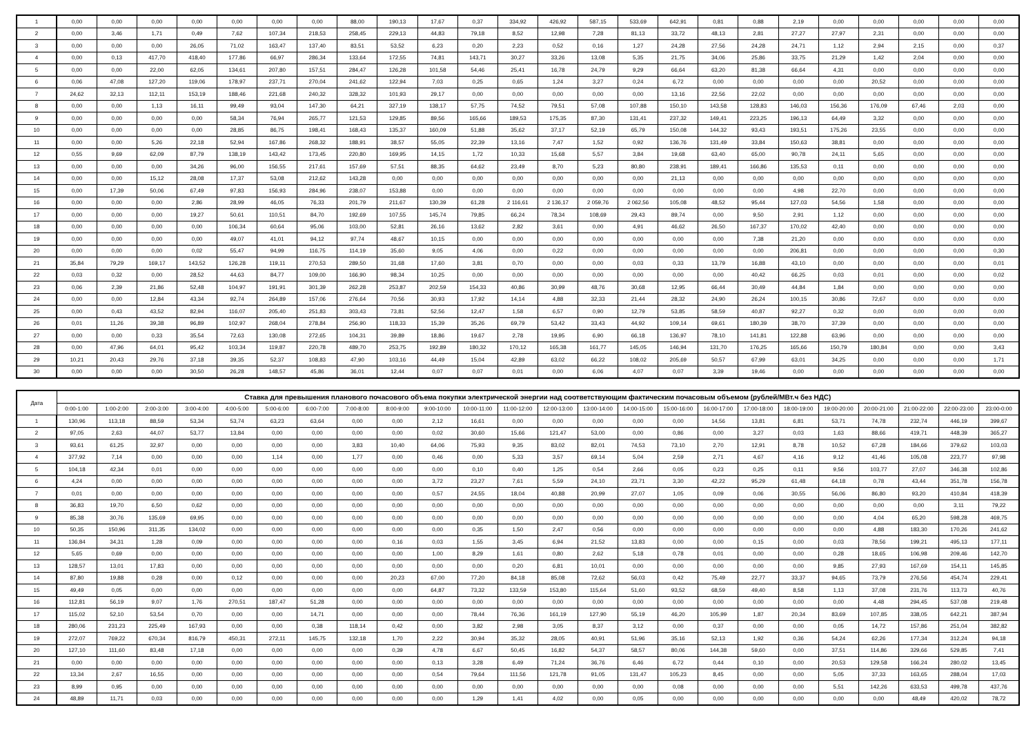| 1 | 0,00 | 0,00 | 0,00 | 0,00 | 0,00 | 0,00 | 0,00 | 88,00 | 190,13 | 17,67 | 0,37 | 334,92 | 426,92 | 587,15 | 533,69 | 642,91 | 0,81 | 0,88 | 2,19 | 0,00 | 0,00 | 0,00 | 0,00 | 0,00 |
| 2 | 0,00 | 3,46 | 1,71 | 0,49 | 7,62 | 107,34 | 218,53 | 258,45 | 229,13 | 44,83 | 79,18 | 8,52 | 12,98 | 7,28 | 81,13 | 33,72 | 48,13 | 2,81 | 27,27 | 27,97 | 2,31 | 0,00 | 0,00 | 0,00 |
| 3 | 0,00 | 0,00 | 0,00 | 26,05 | 71,02 | 163,47 | 137,40 | 83,51 | 53,52 | 6,23 | 0,20 | 2,23 | 0,52 | 0,16 | 1,27 | 24,28 | 27,56 | 24,28 | 24,71 | 1,12 | 2,94 | 2,15 | 0,00 | 0,37 |
| 4 | 0,00 | 0,13 | 417,70 | 418,40 | 177,86 | 66,97 | 286,34 | 133,64 | 172,55 | 74,81 | 143,71 | 30,27 | 33,26 | 13,08 | 5,35 | 21,75 | 34,06 | 25,86 | 33,75 | 21,29 | 1,42 | 2,04 | 0,00 | 0,00 |
| 5 | 0,00 | 0,00 | 22,00 | 62,05 | 134,61 | 207,80 | 157,51 | 284,47 | 126,28 | 101,58 | 54,46 | 25,41 | 16,78 | 24,79 | 9,29 | 66,64 | 63,20 | 81,38 | 66,64 | 4,31 | 0,00 | 0,00 | 0,00 | 0,00 |
| 6 | 0,06 | 47,08 | 127,20 | 119,06 | 178,97 | 237,71 | 270,04 | 241,62 | 122,94 | 7,03 | 0,25 | 0,65 | 1,24 | 3,27 | 0,24 | 6,72 | 0,00 | 0,00 | 0,00 | 0,00 | 20,52 | 0,00 | 0,00 | 0,00 |
| 7 | 24,62 | 32,13 | 112,11 | 153,19 | 188,46 | 221,68 | 240,32 | 328,32 | 101,93 | 29,17 | 0,00 | 0,00 | 0,00 | 0,00 | 0,00 | 13,16 | 22,56 | 22,02 | 0,00 | 0,00 | 0,00 | 0,00 | 0,00 | 0,00 |
| 8 | 0,00 | 0,00 | 1,13 | 16,11 | 99,49 | 93,04 | 147,30 | 64,21 | 327,19 | 138,17 | 57,75 | 74,52 | 79,51 | 57,08 | 107,88 | 150,10 | 143,58 | 128,83 | 146,03 | 156,36 | 176,09 | 67,46 | 2,03 | 0,00 |
| 9 | 0,00 | 0,00 | 0,00 | 0,00 | 58,34 | 76,94 | 265,77 | 121,53 | 129,85 | 89,56 | 165,66 | 189,53 | 175,35 | 87,30 | 131,41 | 237,32 | 149,41 | 223,25 | 196,13 | 64,49 | 3,32 | 0,00 | 0,00 | 0,00 |
| 10 | 0,00 | 0,00 | 0,00 | 0,00 | 28,85 | 86,75 | 198,41 | 168,43 | 135,37 | 160,09 | 51,88 | 35,62 | 37,17 | 52,19 | 65,79 | 150,08 | 144,32 | 93,43 | 193,51 | 175,26 | 23,55 | 0,00 | 0,00 | 0,00 |
| 11 | 0,00 | 0,00 | 5,26 | 22,18 | 52,94 | 167,86 | 268,32 | 188,91 | 38,57 | 55,05 | 22,39 | 13,16 | 7,47 | 1,52 | 0,92 | 136,76 | 131,49 | 33,84 | 150,63 | 38,81 | 0,00 | 0,00 | 0,00 | 0,00 |
| 12 | 0,55 | 9,69 | 62,09 | 87,79 | 138,19 | 143,42 | 173,45 | 220,80 | 169,95 | 14,15 | 1,72 | 10,33 | 15,68 | 5,57 | 3,84 | 19,68 | 63,40 | 65,00 | 90,78 | 24,11 | 5,65 | 0,00 | 0,00 | 0,00 |
| 13 | 0,00 | 0,00 | 0,00 | 34,26 | 96,00 | 156,55 | 217,61 | 157,69 | 57,51 | 88,35 | 64,62 | 23,49 | 8,70 | 5,23 | 80,80 | 238,91 | 189,41 | 166,86 | 135,53 | 0,11 | 0,00 | 0,00 | 0,00 | 0,00 |
| 14 | 0,00 | 0,00 | 15,12 | 28,08 | 17,37 | 53,08 | 212,62 | 143,28 | 0,00 | 0,00 | 0,00 | 0,00 | 0,00 | 0,00 | 0,00 | 21,13 | 0,00 | 0,00 | 0,00 | 0,00 | 0,00 | 0,00 | 0,00 | 0,00 |
| 15 | 0,00 | 17,39 | 50,06 | 67,49 | 97,83 | 156,93 | 284,96 | 238,07 | 153,88 | 0,00 | 0,00 | 0,00 | 0,00 | 0,00 | 0,00 | 0,00 | 0,00 | 0,00 | 4,98 | 22,70 | 0,00 | 0,00 | 0,00 | 0,00 |
| 16 | 0,00 | 0,00 | 0,00 | 2,86 | 28,99 | 46,05 | 76,33 | 201,79 | 211,67 | 130,39 | 61,28 | 2 116,61 | 2 136,17 | 2 059,76 | 2 062,56 | 105,08 | 48,52 | 95,44 | 127,03 | 54,56 | 1,58 | 0,00 | 0,00 | 0,00 |
| 17 | 0,00 | 0,00 | 0,00 | 19,27 | 50,61 | 110,51 | 84,70 | 192,69 | 107,55 | 145,74 | 79,85 | 66,24 | 78,34 | 108,69 | 29,43 | 89,74 | 0,00 | 9,50 | 2,91 | 1,12 | 0,00 | 0,00 | 0,00 | 0,00 |
| 18 | 0,00 | 0,00 | 0,00 | 0,00 | 106,34 | 60,64 | 95,06 | 103,00 | 52,81 | 26,16 | 13,62 | 2,82 | 3,61 | 0,00 | 4,91 | 46,62 | 26,50 | 167,37 | 170,02 | 42,40 | 0,00 | 0,00 | 0,00 | 0,00 |
| 19 | 0,00 | 0,00 | 0,00 | 0,00 | 49,07 | 41,01 | 94,12 | 97,74 | 48,67 | 10,15 | 0,00 | 0,00 | 0,00 | 0,00 | 0,00 | 0,00 | 0,00 | 7,38 | 21,20 | 0,00 | 0,00 | 0,00 | 0,00 | 0,00 |
| 20 | 0,00 | 0,00 | 0,00 | 0,02 | 55,47 | 94,99 | 116,75 | 114,19 | 35,60 | 9,05 | 4,06 | 0,00 | 0,22 | 0,00 | 0,00 | 0,00 | 0,00 | 0,00 | 206,81 | 0,00 | 0,00 | 0,00 | 0,00 | 0,30 |
| 21 | 35,84 | 79,29 | 169,17 | 143,52 | 126,28 | 119,11 | 270,53 | 289,50 | 31,68 | 17,60 | 3,81 | 0,70 | 0,00 | 0,00 | 0,03 | 0,33 | 13,79 | 16,88 | 43,10 | 0,00 | 0,00 | 0,00 | 0,00 | 0,01 |
| 22 | 0,03 | 0,32 | 0,00 | 28,52 | 44,63 | 84,77 | 109,00 | 166,90 | 98,34 | 10,25 | 0,00 | 0,00 | 0,00 | 0,00 | 0,00 | 0,00 | 0,00 | 40,42 | 66,25 | 0,03 | 0,01 | 0,00 | 0,00 | 0,02 |
| 23 | 0,06 | 2,39 | 21,86 | 52,48 | 104,97 | 191,91 | 301,39 | 262,28 | 253,87 | 202,59 | 154,33 | 40,86 | 30,99 | 48,76 | 30,68 | 12,95 | 66,44 | 30,49 | 44,84 | 1,84 | 0,00 | 0,00 | 0,00 | 0,00 |
| 24 | 0,00 | 0,00 | 12,84 | 43,34 | 92,74 | 264,89 | 157,06 | 276,64 | 70,56 | 30,93 | 17,92 | 14,14 | 4,88 | 32,33 | 21,44 | 28,32 | 24,90 | 26,24 | 100,15 | 30,86 | 72,67 | 0,00 | 0,00 | 0,00 |
| 25 | 0,00 | 0,43 | 43,52 | 82,94 | 116,07 | 205,40 | 251,83 | 303,43 | 73,81 | 52,56 | 12,47 | 1,58 | 6,57 | 0,90 | 12,79 | 53,85 | 58,59 | 40,87 | 92,27 | 0,32 | 0,00 | 0,00 | 0,00 | 0,00 |
| 26 | 0,01 | 11,26 | 39,38 | 96,89 | 102,97 | 268,04 | 278,84 | 256,90 | 118,33 | 15,39 | 35,26 | 69,79 | 53,42 | 33,43 | 44,92 | 109,14 | 69,61 | 180,39 | 38,70 | 37,39 | 0,00 | 0,00 | 0,00 | 0,00 |
| 27 | 0,00 | 0,00 | 0,33 | 35,54 | 72,63 | 130,08 | 272,65 | 104,31 | 39,89 | 18,86 | 19,67 | 2,78 | 19,95 | 6,90 | 66,18 | 136,97 | 78,10 | 141,81 | 122,88 | 63,96 | 0,00 | 0,00 | 0,00 | 0,00 |
| 28 | 0,00 | 47,96 | 64,01 | 95,42 | 103,34 | 119,87 | 220,78 | 489,70 | 253,75 | 192,89 | 180,32 | 170,12 | 165,38 | 161,77 | 145,05 | 146,94 | 131,70 | 176,25 | 165,66 | 150,79 | 180,84 | 0,00 | 0,00 | 3,43 |
| 29 | 10,21 | 20,43 | 29,76 | 37,18 | 39,35 | 52,37 | 108,83 | 47,90 | 103,16 | 44,49 | 15,04 | 42,89 | 63,02 | 66,22 | 108,02 | 205,69 | 50,57 | 67,99 | 63,01 | 34,25 | 0,00 | 0,00 | 0,00 | 1,71 |
| 30 | 0,00 | 0,00 | 0,00 | 30,50 | 26,28 | 148,57 | 45,86 | 36,01 | 12,44 | 0,07 | 0,07 | 0,01 | 0,00 | 6,06 | 4,07 | 0,07 | 3,39 | 19,46 | 0,00 | 0,00 | 0,00 | 0,00 | 0,00 | 0,00 |
| Дата | Ставка для превышения планового почасового объема покупки электрической энергии над соответствующим фактическим почасовым объемом (рублей/МВт.ч без НДС) | | | | | | | | | | | | | | | | | | | | | | | |
| --- | --- | --- | --- | --- | --- | --- | --- | --- | --- | --- | --- | --- | --- | --- | --- | --- | --- | --- | --- | --- | --- | --- | --- | --- |
| | 0:00-1:00 | 1:00-2:00 | 2:00-3:00 | 3:00-4:00 | 4:00-5:00 | 5:00-6:00 | 6:00-7:00 | 7:00-8:00 | 8:00-9:00 | 9:00-10:00 | 10:00-11:00 | 11:00-12:00 | 12:00-13:00 | 13:00-14:00 | 14:00-15:00 | 15:00-16:00 | 16:00-17:00 | 17:00-18:00 | 18:00-19:00 | 19:00-20:00 | 20:00-21:00 | 21:00-22:00 | 22:00-23:00 | 23:00-0:00 |
| 1 | 130,96 | 113,18 | 88,59 | 53,34 | 53,74 | 63,23 | 63,64 | 0,00 | 0,00 | 2,12 | 16,61 | 0,00 | 0,00 | 0,00 | 0,00 | 0,00 | 14,56 | 13,81 | 6,81 | 53,71 | 74,78 | 232,74 | 446,19 | 399,67 |
| 2 | 97,05 | 2,63 | 44,07 | 53,77 | 13,84 | 0,00 | 0,00 | 0,00 | 0,00 | 0,02 | 30,60 | 15,66 | 121,47 | 53,00 | 0,00 | 0,86 | 0,00 | 3,27 | 0,03 | 1,63 | 88,66 | 419,71 | 448,39 | 365,27 |
| 3 | 93,61 | 61,25 | 32,97 | 0,00 | 0,00 | 0,00 | 0,00 | 3,83 | 10,40 | 64,06 | 75,93 | 9,35 | 83,02 | 82,01 | 74,53 | 73,10 | 2,70 | 12,91 | 8,78 | 10,52 | 67,28 | 184,66 | 379,62 | 103,03 |
| 4 | 377,92 | 7,14 | 0,00 | 0,00 | 0,00 | 1,14 | 0,00 | 1,77 | 0,00 | 0,46 | 0,00 | 5,33 | 3,57 | 69,14 | 5,04 | 2,59 | 2,71 | 4,67 | 4,16 | 9,12 | 41,46 | 105,08 | 223,77 | 97,98 |
| 5 | 104,18 | 42,34 | 0,01 | 0,00 | 0,00 | 0,00 | 0,00 | 0,00 | 0,00 | 0,00 | 0,10 | 0,40 | 1,25 | 0,54 | 2,66 | 0,05 | 0,23 | 0,25 | 0,11 | 9,56 | 103,77 | 27,07 | 346,38 | 102,86 |
| 6 | 4,24 | 0,00 | 0,00 | 0,00 | 0,00 | 0,00 | 0,00 | 0,00 | 0,00 | 3,72 | 23,27 | 7,61 | 5,59 | 24,10 | 23,71 | 3,30 | 42,22 | 95,29 | 61,48 | 64,18 | 0,78 | 43,44 | 351,78 | 156,78 |
| 7 | 0,01 | 0,00 | 0,00 | 0,00 | 0,00 | 0,00 | 0,00 | 0,00 | 0,00 | 0,57 | 24,55 | 18,04 | 40,88 | 20,99 | 27,07 | 1,05 | 0,09 | 0,06 | 30,55 | 56,06 | 86,80 | 93,20 | 410,84 | 418,39 |
| 8 | 36,83 | 19,70 | 6,50 | 0,62 | 0,00 | 0,00 | 0,00 | 0,00 | 0,00 | 0,00 | 0,00 | 0,00 | 0,00 | 0,00 | 0,00 | 0,00 | 0,00 | 0,00 | 0,00 | 0,00 | 0,00 | 0,00 | 3,11 | 79,22 |
| 9 | 85,38 | 30,76 | 135,69 | 69,95 | 0,00 | 0,00 | 0,00 | 0,00 | 0,00 | 0,00 | 0,00 | 0,00 | 0,00 | 0,00 | 0,00 | 0,00 | 0,00 | 0,00 | 0,00 | 0,00 | 4,04 | 65,20 | 598,28 | 469,75 |
| 10 | 50,35 | 150,96 | 311,35 | 134,02 | 0,00 | 0,00 | 0,00 | 0,00 | 0,00 | 0,00 | 0,35 | 1,50 | 2,47 | 0,56 | 0,00 | 0,00 | 0,00 | 0,00 | 0,00 | 0,00 | 4,88 | 183,30 | 170,26 | 241,62 |
| 11 | 136,84 | 34,31 | 1,28 | 0,09 | 0,00 | 0,00 | 0,00 | 0,00 | 0,16 | 0,03 | 1,55 | 3,45 | 6,94 | 21,52 | 13,83 | 0,00 | 0,00 | 0,15 | 0,00 | 0,03 | 78,56 | 199,21 | 495,13 | 177,11 |
| 12 | 5,65 | 0,69 | 0,00 | 0,00 | 0,00 | 0,00 | 0,00 | 0,00 | 0,00 | 1,00 | 8,29 | 1,61 | 0,80 | 2,62 | 5,18 | 0,78 | 0,01 | 0,00 | 0,00 | 0,28 | 18,65 | 106,98 | 209,46 | 142,70 |
| 13 | 128,57 | 13,01 | 17,83 | 0,00 | 0,00 | 0,00 | 0,00 | 0,00 | 0,00 | 0,00 | 0,00 | 0,20 | 6,81 | 10,01 | 0,00 | 0,00 | 0,00 | 0,00 | 0,00 | 9,85 | 27,93 | 167,69 | 154,11 | 145,85 |
| 14 | 87,80 | 19,88 | 0,28 | 0,00 | 0,12 | 0,00 | 0,00 | 0,00 | 20,23 | 67,00 | 77,20 | 84,18 | 85,08 | 72,62 | 56,03 | 0,42 | 75,49 | 22,77 | 33,37 | 94,65 | 73,79 | 276,56 | 454,74 | 229,41 |
| 15 | 49,49 | 0,05 | 0,00 | 0,00 | 0,00 | 0,00 | 0,00 | 0,00 | 0,00 | 64,87 | 73,32 | 133,59 | 153,80 | 115,64 | 51,60 | 93,52 | 68,59 | 49,40 | 8,58 | 1,13 | 37,08 | 231,76 | 113,73 | 40,76 |
| 16 | 112,81 | 56,19 | 9,07 | 1,76 | 270,51 | 187,47 | 51,28 | 0,00 | 0,00 | 0,00 | 0,00 | 0,00 | 0,00 | 0,00 | 0,00 | 0,00 | 0,00 | 0,00 | 0,00 | 0,00 | 4,48 | 294,45 | 537,08 | 219,48 |
| 17 | 115,02 | 52,10 | 53,54 | 0,70 | 0,00 | 0,00 | 14,71 | 0,00 | 0,00 | 0,00 | 78,44 | 76,36 | 161,19 | 127,90 | 55,19 | 46,20 | 105,99 | 1,87 | 20,34 | 83,69 | 107,85 | 338,05 | 642,21 | 387,94 |
| 18 | 280,06 | 231,23 | 225,49 | 167,93 | 0,00 | 0,00 | 0,38 | 118,14 | 0,42 | 0,00 | 3,82 | 2,98 | 3,05 | 8,37 | 3,12 | 0,00 | 0,37 | 0,00 | 0,00 | 0,05 | 14,72 | 157,86 | 251,04 | 382,82 |
| 19 | 272,07 | 769,22 | 670,34 | 816,79 | 450,31 | 272,11 | 145,75 | 132,18 | 1,70 | 2,22 | 30,94 | 35,32 | 28,05 | 40,91 | 51,96 | 35,16 | 52,13 | 1,92 | 0,36 | 54,24 | 62,26 | 177,34 | 312,24 | 94,18 |
| 20 | 127,10 | 111,60 | 83,48 | 17,18 | 0,00 | 0,00 | 0,00 | 0,00 | 0,39 | 4,78 | 6,67 | 50,45 | 16,82 | 54,37 | 58,57 | 80,06 | 144,38 | 59,60 | 0,00 | 37,51 | 114,86 | 329,66 | 529,85 | 7,41 |
| 21 | 0,00 | 0,00 | 0,00 | 0,00 | 0,00 | 0,00 | 0,00 | 0,00 | 0,00 | 0,13 | 3,28 | 6,49 | 71,24 | 36,76 | 6,46 | 6,72 | 0,44 | 0,10 | 0,00 | 20,53 | 129,58 | 166,24 | 280,02 | 13,45 |
| 22 | 13,34 | 2,67 | 16,55 | 0,00 | 0,00 | 0,00 | 0,00 | 0,00 | 0,00 | 0,54 | 79,64 | 111,56 | 121,78 | 91,05 | 131,47 | 105,23 | 8,45 | 0,00 | 0,00 | 5,05 | 37,33 | 163,65 | 288,04 | 17,03 |
| 23 | 8,99 | 0,95 | 0,00 | 0,00 | 0,00 | 0,00 | 0,00 | 0,00 | 0,00 | 0,00 | 0,00 | 0,00 | 0,00 | 0,00 | 0,00 | 0,08 | 0,00 | 0,00 | 0,00 | 5,51 | 142,26 | 633,53 | 499,78 | 437,76 |
| 24 | 48,89 | 11,71 | 0,03 | 0,00 | 0,00 | 0,00 | 0,00 | 0,00 | 0,00 | 0,00 | 1,29 | 1,41 | 4,02 | 0,00 | 0,05 | 0,00 | 0,00 | 0,00 | 0,00 | 0,00 | 0,00 | 48,49 | 420,02 | 78,72 |